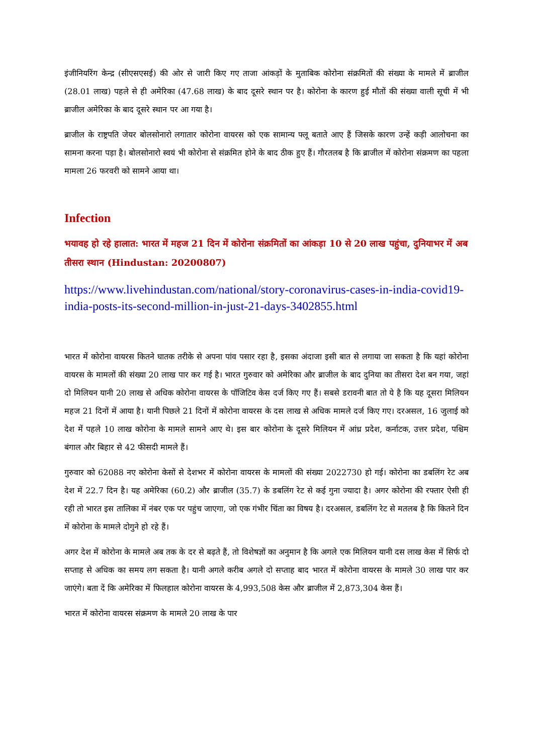इंजीनियरिंग केन्द्र (सीएसएसई) की ओर से जारी किए गए ताजा आंकड़ों के मुताबिक कोरोना संक्रमितों की संख्या के मामले में ब्राजील (28.01 लाख) पहले से ही अमेरिका (47.68 लाख) के बाद दूसरे स्थान पर है। कोरोना के कारण हुई मौतों की संख्या वाली सूची में भी ब्राजील अमेरिका के बाद दूसरे स्थान पर आ गया है।
ब्राजील के राष्ट्रपति जेयर बोलसोनारो लगातार कोरोना वायरस को एक सामान्य फ्लू बताते आए हैं जिसके कारण उन्हें कड़ी आलोचना का सामना करना पड़ा है। बोलसोनारो स्वयं भी कोरोना से संक्रमित होने के बाद ठीक हुए हैं। गौरतलब है कि ब्राजील में कोरोना संक्रमण का पहला मामला 26 फरवरी को सामने आया था।
Infection
भयावह हो रहे हालात: भारत में महज 21 दिन में कोरोना संक्रमितों का आंकड़ा 10 से 20 लाख पहुंचा, दुनियाभर में अब तीसरा स्थान (Hindustan: 20200807)
https://www.livehindustan.com/national/story-coronavirus-cases-in-india-covid19-india-posts-its-second-million-in-just-21-days-3402855.html
भारत में कोरोना वायरस कितने घातक तरीके से अपना पांव पसार रहा है, इसका अंदाजा इसी बात से लगाया जा सकता है कि यहां कोरोना वायरस के मामलों की संख्या 20 लाख पार कर गई है। भारत गुरुवार को अमेरिका और ब्राजील के बाद दुनिया का तीसरा देश बन गया, जहां दो मिलियन यानी 20 लाख से अधिक कोरोना वायरस के पॉजिटिव केस दर्ज किए गए हैं। सबसे डरावनी बात तो ये है कि यह दूसरा मिलियन महज 21 दिनों में आया है। यानी पिछले 21 दिनों में कोरोना वायरस के दस लाख से अधिक मामले दर्ज किए गए। दरअसल, 16 जुलाई को देश में पहले 10 लाख कोरोना के मामले सामने आए थे। इस बार कोरोना के दूसरे मिलियन में आंध्र प्रदेश, कर्नाटक, उत्तर प्रदेश, पश्चिम बंगाल और बिहार से 42 फीसदी मामले हैं।
गुरुवार को 62088 नए कोरोना केसों से देशभर में कोरोना वायरस के मामलों की संख्या 2022730 हो गई। कोरोना का डबलिंग रेट अब देश में 22.7 दिन है। यह अमेरिका (60.2) और ब्राजील (35.7) के डबलिंग रेट से कई गुना ज्यादा है। अगर कोरोना की रफ्तार ऐसी ही रही तो भारत इस तालिका में नंबर एक पर पहुंच जाएगा, जो एक गंभीर चिंता का विषय है। दरअसल, डबलिंग रेट से मतलब है कि कितने दिन में कोरोना के मामले दोगुने हो रहे हैं।
अगर देश में कोरोना के मामले अब तक के दर से बढ़ते हैं, तो विशेषज्ञों का अनुमान है कि अगले एक मिलियन यानी दस लाख केस में सिर्फ दो सप्ताह से अधिक का समय लग सकता है। यानी अगले करीब अगले दो सप्ताह बाद भारत में कोरोना वायरस के मामले 30 लाख पार कर जाएंगे। बता दें कि अमेरिका में फिलहाल कोरोना वायरस के 4,993,508 केस और ब्राजील में 2,873,304 केस हैं।
भारत में कोरोना वायरस संक्रमण के मामले 20 लाख के पार